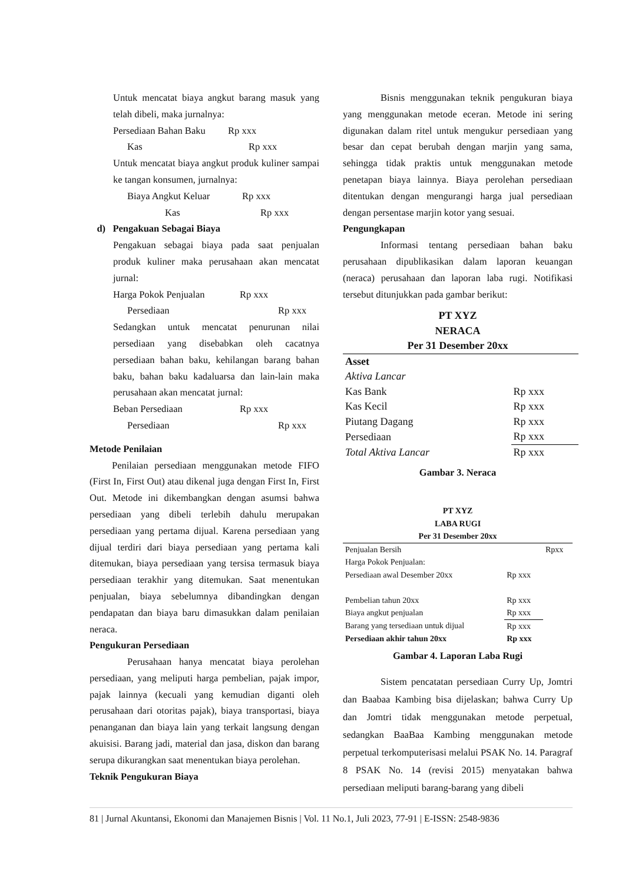Untuk mencatat biaya angkut barang masuk yang telah dibeli, maka jurnalnya:
Persediaan Bahan Baku Rp xxx
Kas Rp xxx
Untuk mencatat biaya angkut produk kuliner sampai ke tangan konsumen, jurnalnya:
Biaya Angkut Keluar Rp xxx
Kas Rp xxx
d) Pengakuan Sebagai Biaya
Pengakuan sebagai biaya pada saat penjualan produk kuliner maka perusahaan akan mencatat jurnal:
Harga Pokok Penjualan Rp xxx
Persediaan Rp xxx
Sedangkan untuk mencatat penurunan nilai persediaan yang disebabkan oleh cacatnya persediaan bahan baku, kehilangan barang bahan baku, bahan baku kadaluarsa dan lain-lain maka perusahaan akan mencatat jurnal:
Beban Persediaan Rp xxx
Persediaan Rp xxx
Metode Penilaian
Penilaian persediaan menggunakan metode FIFO (First In, First Out) atau dikenal juga dengan First In, First Out. Metode ini dikembangkan dengan asumsi bahwa persediaan yang dibeli terlebih dahulu merupakan persediaan yang pertama dijual. Karena persediaan yang dijual terdiri dari biaya persediaan yang pertama kali ditemukan, biaya persediaan yang tersisa termasuk biaya persediaan terakhir yang ditemukan. Saat menentukan penjualan, biaya sebelumnya dibandingkan dengan pendapatan dan biaya baru dimasukkan dalam penilaian neraca.
Pengukuran Persediaan
Perusahaan hanya mencatat biaya perolehan persediaan, yang meliputi harga pembelian, pajak impor, pajak lainnya (kecuali yang kemudian diganti oleh perusahaan dari otoritas pajak), biaya transportasi, biaya penanganan dan biaya lain yang terkait langsung dengan akuisisi. Barang jadi, material dan jasa, diskon dan barang serupa dikurangkan saat menentukan biaya perolehan.
Teknik Pengukuran Biaya
Bisnis menggunakan teknik pengukuran biaya yang menggunakan metode eceran. Metode ini sering digunakan dalam ritel untuk mengukur persediaan yang besar dan cepat berubah dengan marjin yang sama, sehingga tidak praktis untuk menggunakan metode penetapan biaya lainnya. Biaya perolehan persediaan ditentukan dengan mengurangi harga jual persediaan dengan persentase marjin kotor yang sesuai.
Pengungkapan
Informasi tentang persediaan bahan baku perusahaan dipublikasikan dalam laporan keuangan (neraca) perusahaan dan laporan laba rugi. Notifikasi tersebut ditunjukkan pada gambar berikut:
PT XYZ
NERACA
Per 31 Desember 20xx
| Asset | |
| Aktiva Lancar | |
| Kas Bank | Rp xxx |
| Kas Kecil | Rp xxx |
| Piutang Dagang | Rp xxx |
| Persediaan | Rp xxx |
| Total Aktiva Lancar | Rp xxx |
Gambar 3. Neraca
PT XYZ
LABA RUGI
Per 31 Desember 20xx
| Penjualan Bersih | | Rpxx |
| Harga Pokok Penjualan: | | |
| Persediaan awal Desember 20xx | Rp xxx | |
| Pembelian tahun 20xx | Rp xxx | |
| Biaya angkut penjualan | Rp xxx | |
| Barang yang tersediaan untuk dijual | Rp xxx | |
| Persediaan akhir tahun 20xx | Rp xxx | |
Gambar 4. Laporan Laba Rugi
Sistem pencatatan persediaan Curry Up, Jomtri dan Baabaa Kambing bisa dijelaskan; bahwa Curry Up dan Jomtri tidak menggunakan metode perpetual, sedangkan BaaBaa Kambing menggunakan metode perpetual terkomputerisasi melalui PSAK No. 14. Paragraf 8 PSAK No. 14 (revisi 2015) menyatakan bahwa persediaan meliputi barang-barang yang dibeli
81 | Jurnal Akuntansi, Ekonomi dan Manajemen Bisnis | Vol. 11 No.1, Juli 2023, 77-91 | E-ISSN: 2548-9836